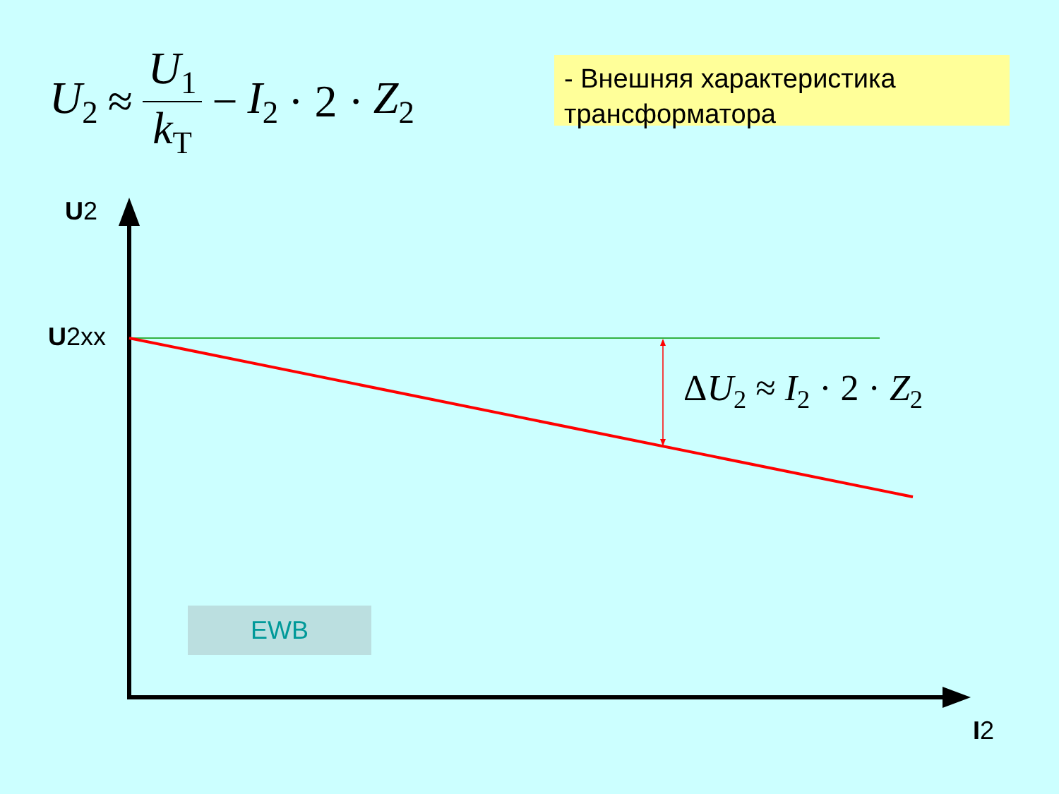U<sub>2</sub> ≈ U<sub>1</sub> k<sub>T</sub> − I<sub>2</sub> · 2 · Z<sub>2</sub>
- Внешняя характеристика трансформатора
U2
U2xx
I2
ΔU<sub>2</sub> ≈ I<sub>2</sub> · 2 · Z<sub>2</sub>
EWB